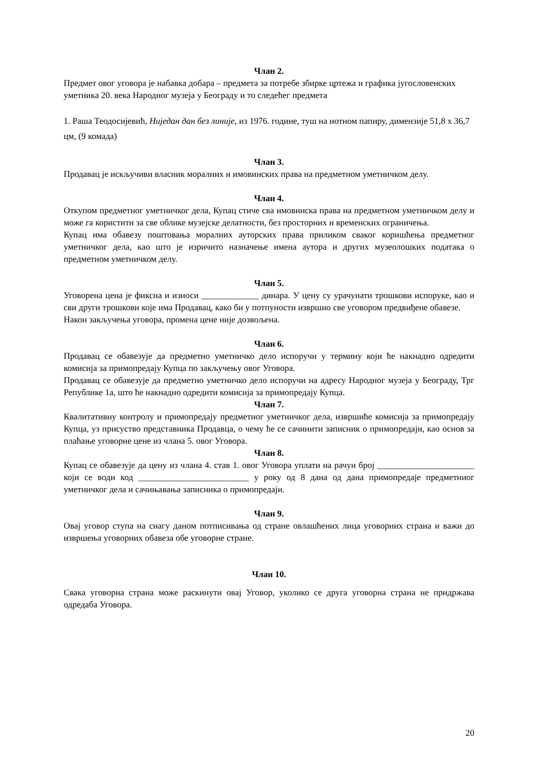Члан 2.
Предмет овог уговора је набавка добара – предмета за потребе збирке цртежа и графика југословенских уметника 20. века Народног музеја у Београду и то следећег предмета
1. Раша Теодосијевић, Ниједан дан без линије, из 1976. године, туш на нотном папиру, димензије 51,8 x 36,7 цм, (9 комада)
Члан 3.
Продавац је искључиви власник моралних и имовинских права на предметном уметничком делу.
Члан 4.
Откупом предметног уметничког дела, Купац стиче сва имовинска права на предметном уметничком делу и може га користити за све облике музејске делатности, без просторних и временских ограничења.
Купац има обавезу поштовања моралних ауторских права приликом сваког коришћења предметног уметничког дела, као што је изричито назначење имена аутора и других музеолошких података о предметном уметничком делу.
Члан 5.
Уговорена цена је фиксна и износи _____________ динара. У цену су урачунати трошкови испоруке, као и сви други трошкови које има Продавац, како би у потпуности извршио све уговором предвиђене обавезе.
Након закључења уговора, промена цене није дозвољена.
Члан 6.
Продавац се обавезује да предметно уметничко дело испоручи у термину који ће накнадно одредити комисија за примопредају Купца по закључењу овог Уговора.
Продавац се обавезује да предметно уметничко дело испоручи на адресу Народног музеја у Београду, Трг Републике 1а, што ће накнадно одредити комисија за примопредају Купца.
Члан 7.
Квалитативну контролу и примопредају предметног уметничког дела, извршиће комисија за примопредају Купца, уз присуство представника Продавца, о чему ће се сачинити записник о примопредаји, као основ за плаћање уговорне цене из члана 5. овог Уговора.
Члан 8.
Купац се обавезује да цену из члана 4. став 1. овог Уговора уплати на рачун број ______________________ који се води код _________________________ у року од 8 дана од дана примопредаје предметниог уметничког дела и сачињавања записника о примопредаји.
Члан 9.
Овај уговор ступа на снагу даном потписивања од стране овлашћених лица уговорних страна и важи до извршења уговорних обавеза обе уговорне стране.
Члан 10.
Свака уговорна страна може раскинути овај Уговор, уколико се друга уговорна страна не придржава одредаба Уговора.
20